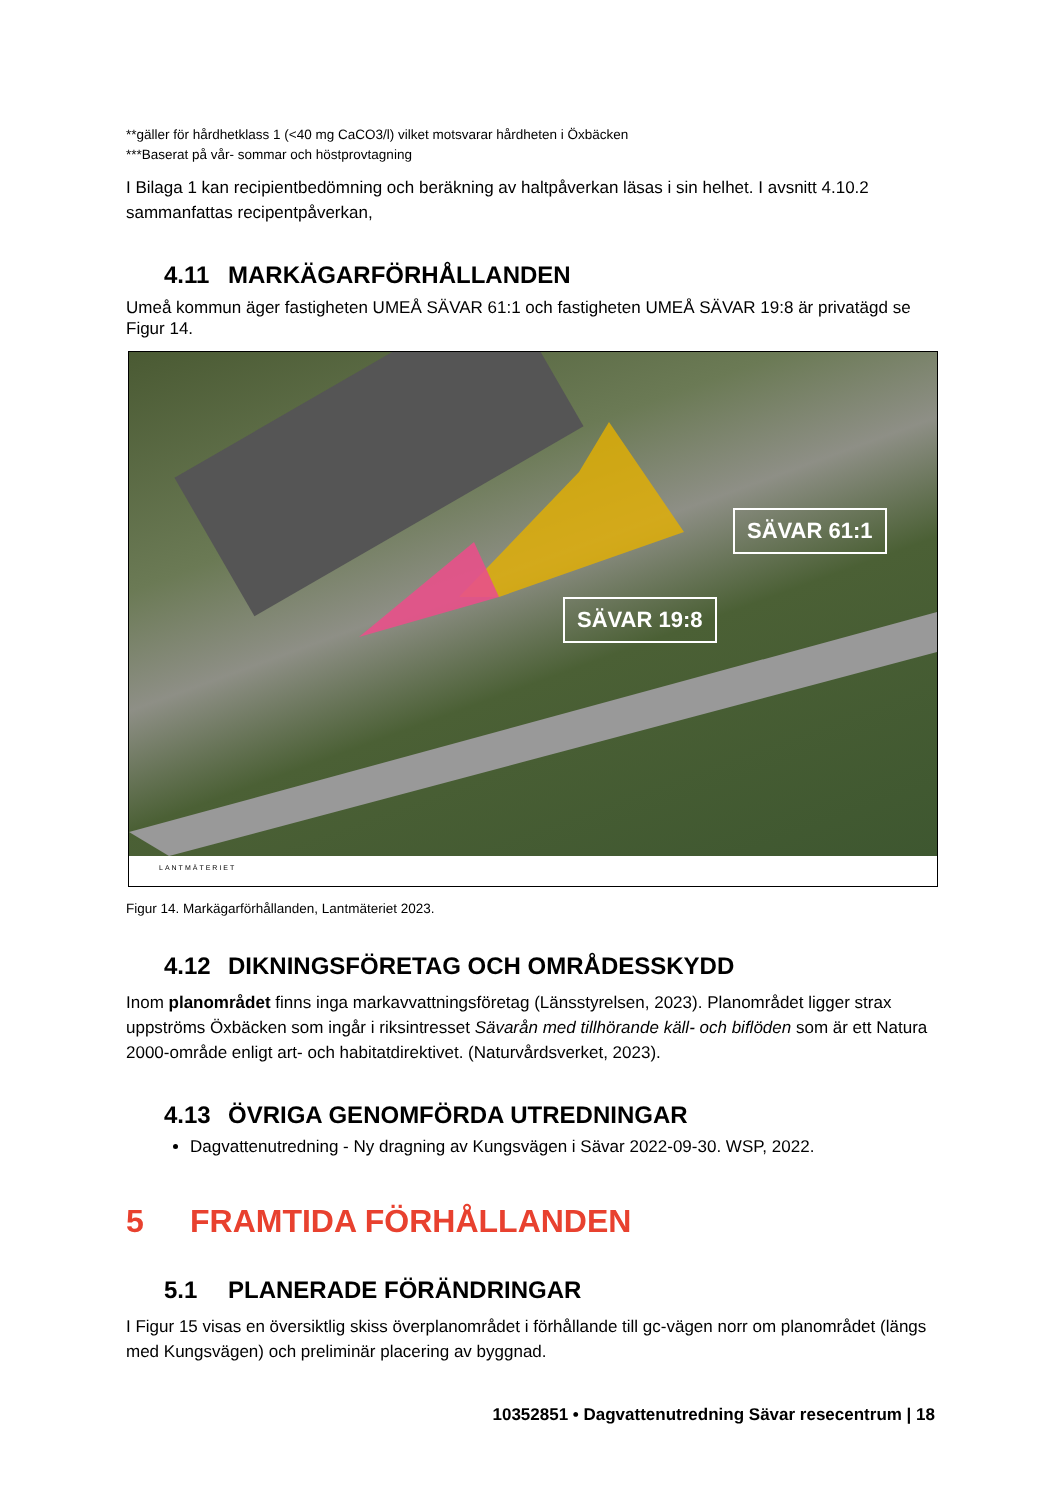**gäller för hårdhetklass 1 (<40 mg CaCO3/l) vilket motsvarar hårdheten i Öxbäcken
***Baserat på vår- sommar och höstprovtagning
I Bilaga 1 kan recipientbedömning och beräkning av haltpåverkan läsas i sin helhet. I avsnitt 4.10.2 sammanfattas recipentpåverkan,
4.11 MARKÄGARFÖRHÅLLANDEN
Umeå kommun äger fastigheten UMEÅ SÄVAR 61:1 och fastigheten UMEÅ SÄVAR 19:8 är privatägd se Figur 14.
SÄVAR 61:1
SÄVAR 19:8
LANTMÄTERIET
Figur 14. Markägarförhållanden, Lantmäteriet 2023.
4.12 DIKNINGSFÖRETAG OCH OMRÅDESSKYDD
Inom planområdet finns inga markavvattningsföretag (Länsstyrelsen, 2023). Planområdet ligger strax uppströms Öxbäcken som ingår i riksintresset Sävarån med tillhörande käll- och biflöden som är ett Natura 2000-område enligt art- och habitatdirektivet. (Naturvårdsverket, 2023).
4.13 ÖVRIGA GENOMFÖRDA UTREDNINGAR
Dagvattenutredning - Ny dragning av Kungsvägen i Sävar 2022-09-30. WSP, 2022.
5 FRAMTIDA FÖRHÅLLANDEN
5.1 PLANERADE FÖRÄNDRINGAR
I Figur 15 visas en översiktlig skiss överplanområdet i förhållande till gc-vägen norr om planområdet (längs med Kungsvägen) och preliminär placering av byggnad.
10352851 • Dagvattenutredning Sävar resecentrum | 18